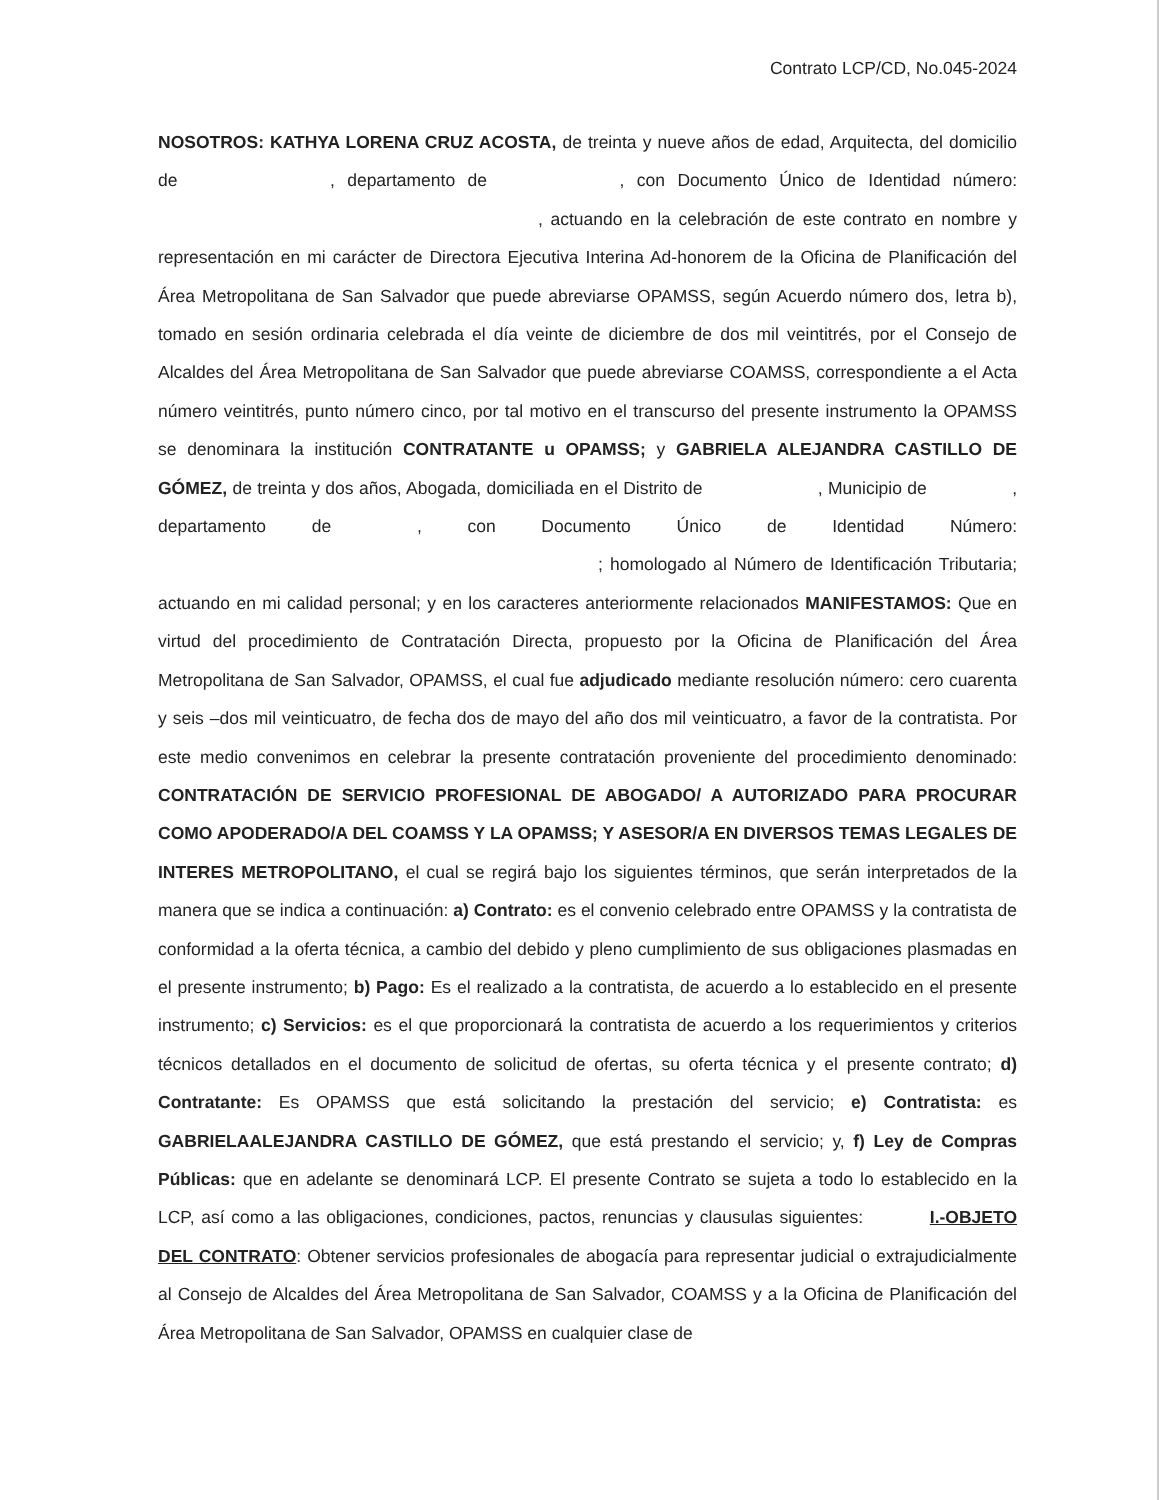Contrato LCP/CD, No.045-2024
NOSOTROS: KATHYA LORENA CRUZ ACOSTA, de treinta y nueve años de edad, Arquitecta, del domicilio de , departamento de , con Documento Único de Identidad número: , actuando en la celebración de este contrato en nombre y representación en mi carácter de Directora Ejecutiva Interina Ad-honorem de la Oficina de Planificación del Área Metropolitana de San Salvador que puede abreviarse OPAMSS, según Acuerdo número dos, letra b), tomado en sesión ordinaria celebrada el día veinte de diciembre de dos mil veintitrés, por el Consejo de Alcaldes del Área Metropolitana de San Salvador que puede abreviarse COAMSS, correspondiente a el Acta número veintitrés, punto número cinco, por tal motivo en el transcurso del presente instrumento la OPAMSS se denominara la institución CONTRATANTE u OPAMSS; y GABRIELA ALEJANDRA CASTILLO DE GÓMEZ, de treinta y dos años, Abogada, domiciliada en el Distrito de , Municipio de , departamento de , con Documento Único de Identidad Número: ; homologado al Número de Identificación Tributaria; actuando en mi calidad personal; y en los caracteres anteriormente relacionados MANIFESTAMOS: Que en virtud del procedimiento de Contratación Directa, propuesto por la Oficina de Planificación del Área Metropolitana de San Salvador, OPAMSS, el cual fue adjudicado mediante resolución número: cero cuarenta y seis –dos mil veinticuatro, de fecha dos de mayo del año dos mil veinticuatro, a favor de la contratista. Por este medio convenimos en celebrar la presente contratación proveniente del procedimiento denominado: CONTRATACIÓN DE SERVICIO PROFESIONAL DE ABOGADO/ A AUTORIZADO PARA PROCURAR COMO APODERADO/A DEL COAMSS Y LA OPAMSS; Y ASESOR/A EN DIVERSOS TEMAS LEGALES DE INTERES METROPOLITANO, el cual se regirá bajo los siguientes términos, que serán interpretados de la manera que se indica a continuación: a) Contrato: es el convenio celebrado entre OPAMSS y la contratista de conformidad a la oferta técnica, a cambio del debido y pleno cumplimiento de sus obligaciones plasmadas en el presente instrumento; b) Pago: Es el realizado a la contratista, de acuerdo a lo establecido en el presente instrumento; c) Servicios: es el que proporcionará la contratista de acuerdo a los requerimientos y criterios técnicos detallados en el documento de solicitud de ofertas, su oferta técnica y el presente contrato; d) Contratante: Es OPAMSS que está solicitando la prestación del servicio; e) Contratista: es GABRIELAALEJANDRA CASTILLO DE GÓMEZ, que está prestando el servicio; y, f) Ley de Compras Públicas: que en adelante se denominará LCP. El presente Contrato se sujeta a todo lo establecido en la LCP, así como a las obligaciones, condiciones, pactos, renuncias y clausulas siguientes: I.-OBJETO DEL CONTRATO: Obtener servicios profesionales de abogacía para representar judicial o extrajudicialmente al Consejo de Alcaldes del Área Metropolitana de San Salvador, COAMSS y a la Oficina de Planificación del Área Metropolitana de San Salvador, OPAMSS en cualquier clase de